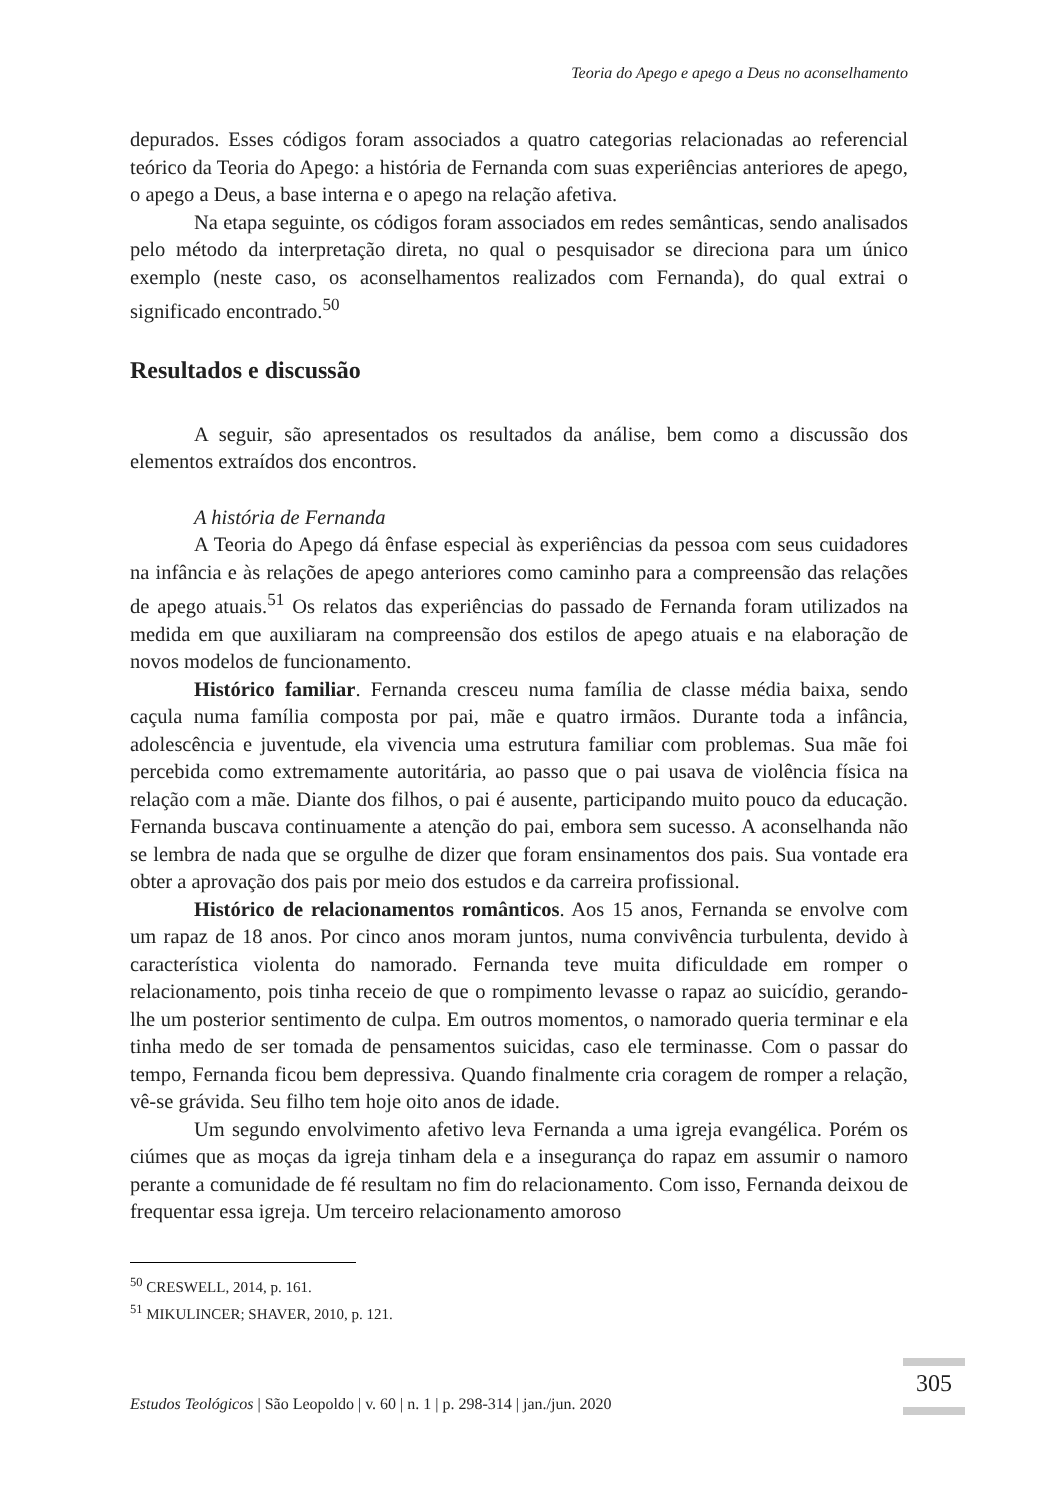Teoria do Apego e apego a Deus no aconselhamento
depurados. Esses códigos foram associados a quatro categorias relacionadas ao referencial teórico da Teoria do Apego: a história de Fernanda com suas experiências anteriores de apego, o apego a Deus, a base interna e o apego na relação afetiva.
Na etapa seguinte, os códigos foram associados em redes semânticas, sendo analisados pelo método da interpretação direta, no qual o pesquisador se direciona para um único exemplo (neste caso, os aconselhamentos realizados com Fernanda), do qual extrai o significado encontrado.<sup>50</sup>
Resultados e discussão
A seguir, são apresentados os resultados da análise, bem como a discussão dos elementos extraídos dos encontros.
A história de Fernanda
A Teoria do Apego dá ênfase especial às experiências da pessoa com seus cuidadores na infância e às relações de apego anteriores como caminho para a compreensão das relações de apego atuais.<sup>51</sup> Os relatos das experiências do passado de Fernanda foram utilizados na medida em que auxiliaram na compreensão dos estilos de apego atuais e na elaboração de novos modelos de funcionamento.
Histórico familiar. Fernanda cresceu numa família de classe média baixa, sendo caçula numa família composta por pai, mãe e quatro irmãos. Durante toda a infância, adolescência e juventude, ela vivencia uma estrutura familiar com problemas. Sua mãe foi percebida como extremamente autoritária, ao passo que o pai usava de violência física na relação com a mãe. Diante dos filhos, o pai é ausente, participando muito pouco da educação. Fernanda buscava continuamente a atenção do pai, embora sem sucesso. A aconselhanda não se lembra de nada que se orgulhe de dizer que foram ensinamentos dos pais. Sua vontade era obter a aprovação dos pais por meio dos estudos e da carreira profissional.
Histórico de relacionamentos românticos. Aos 15 anos, Fernanda se envolve com um rapaz de 18 anos. Por cinco anos moram juntos, numa convivência turbulenta, devido à característica violenta do namorado. Fernanda teve muita dificuldade em romper o relacionamento, pois tinha receio de que o rompimento levasse o rapaz ao suicídio, gerando-lhe um posterior sentimento de culpa. Em outros momentos, o namorado queria terminar e ela tinha medo de ser tomada de pensamentos suicidas, caso ele terminasse. Com o passar do tempo, Fernanda ficou bem depressiva. Quando finalmente cria coragem de romper a relação, vê-se grávida. Seu filho tem hoje oito anos de idade.
Um segundo envolvimento afetivo leva Fernanda a uma igreja evangélica. Porém os ciúmes que as moças da igreja tinham dela e a insegurança do rapaz em assumir o namoro perante a comunidade de fé resultam no fim do relacionamento. Com isso, Fernanda deixou de frequentar essa igreja. Um terceiro relacionamento amoroso
<sup>50</sup> CRESWELL, 2014, p. 161.
<sup>51</sup> MIKULINCER; SHAVER, 2010, p. 121.
Estudos Teológicos | São Leopoldo | v. 60 | n. 1 | p. 298-314 | jan./jun. 2020
305